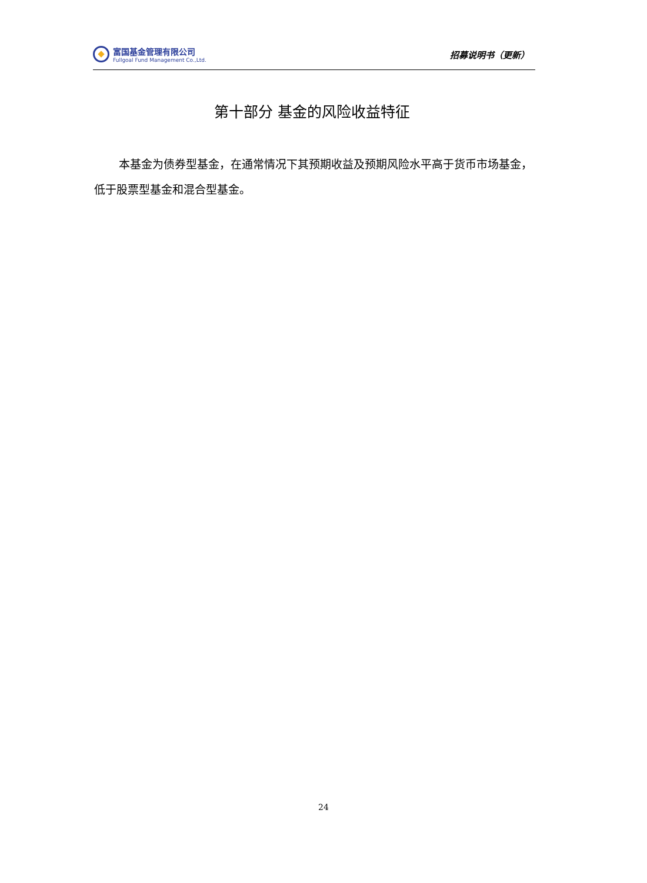富国基金管理有限公司
Fullgoal Fund Management Co.,Ltd.
招募说明书（更新）
第十部分 基金的风险收益特征
本基金为债券型基金，在通常情况下其预期收益及预期风险水平高于货币市场基金，低于股票型基金和混合型基金。
24